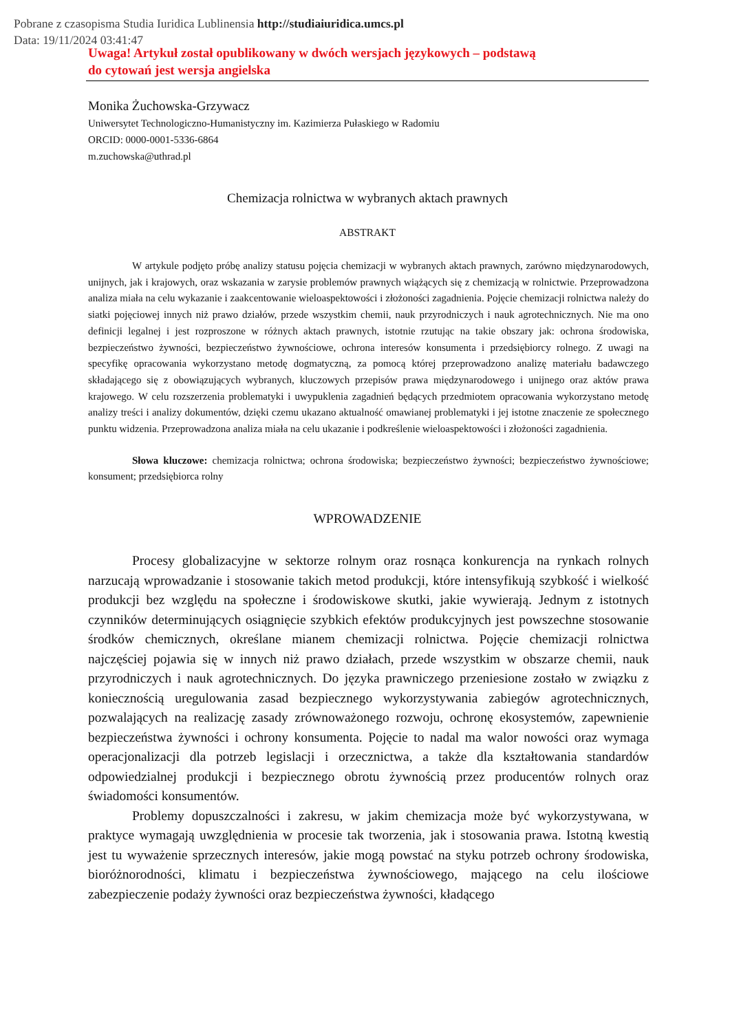Pobrane z czasopisma Studia Iuridica Lublinensia http://studiaiuridica.umcs.pl
Data: 19/11/2024 03:41:47
Uwaga! Artykuł został opublikowany w dwóch wersjach językowych – podstawą
do cytowań jest wersja angielska
Monika Żuchowska-Grzywacz
Uniwersytet Technologiczno-Humanistyczny im. Kazimierza Pułaskiego w Radomiu
ORCID: 0000-0001-5336-6864
m.zuchowska@uthrad.pl
Chemizacja rolnictwa w wybranych aktach prawnych
ABSTRAKT
W artykule podjęto próbę analizy statusu pojęcia chemizacji w wybranych aktach prawnych, zarówno międzynarodowych, unijnych, jak i krajowych, oraz wskazania w zarysie problemów prawnych wiążących się z chemizacją w rolnictwie. Przeprowadzona analiza miała na celu wykazanie i zaakcentowanie wieloaspektowości i złożoności zagadnienia. Pojęcie chemizacji rolnictwa należy do siatki pojęciowej innych niż prawo działów, przede wszystkim chemii, nauk przyrodniczych i nauk agrotechnicznych. Nie ma ono definicji legalnej i jest rozproszone w różnych aktach prawnych, istotnie rzutując na takie obszary jak: ochrona środowiska, bezpieczeństwo żywności, bezpieczeństwo żywnościowe, ochrona interesów konsumenta i przedsiębiorcy rolnego. Z uwagi na specyfikę opracowania wykorzystano metodę dogmatyczną, za pomocą której przeprowadzono analizę materiału badawczego składającego się z obowiązujących wybranych, kluczowych przepisów prawa międzynarodowego i unijnego oraz aktów prawa krajowego. W celu rozszerzenia problematyki i uwypuklenia zagadnień będących przedmiotem opracowania wykorzystano metodę analizy treści i analizy dokumentów, dzięki czemu ukazano aktualność omawianej problematyki i jej istotne znaczenie ze społecznego punktu widzenia. Przeprowadzona analiza miała na celu ukazanie i podkreślenie wieloaspektowości i złożoności zagadnienia.
Słowa kluczowe: chemizacja rolnictwa; ochrona środowiska; bezpieczeństwo żywności; bezpieczeństwo żywnościowe; konsument; przedsiębiorca rolny
WPROWADZENIE
Procesy globalizacyjne w sektorze rolnym oraz rosnąca konkurencja na rynkach rolnych narzucają wprowadzanie i stosowanie takich metod produkcji, które intensyfikują szybkość i wielkość produkcji bez względu na społeczne i środowiskowe skutki, jakie wywierają. Jednym z istotnych czynników determinujących osiągnięcie szybkich efektów produkcyjnych jest powszechne stosowanie środków chemicznych, określane mianem chemizacji rolnictwa. Pojęcie chemizacji rolnictwa najczęściej pojawia się w innych niż prawo działach, przede wszystkim w obszarze chemii, nauk przyrodniczych i nauk agrotechnicznych. Do języka prawniczego przeniesione zostało w związku z koniecznością uregulowania zasad bezpiecznego wykorzystywania zabiegów agrotechnicznych, pozwalających na realizację zasady zrównoważonego rozwoju, ochronę ekosystemów, zapewnienie bezpieczeństwa żywności i ochrony konsumenta. Pojęcie to nadal ma walor nowości oraz wymaga operacjonalizacji dla potrzeb legislacji i orzecznictwa, a także dla kształtowania standardów odpowiedzialnej produkcji i bezpiecznego obrotu żywnością przez producentów rolnych oraz świadomości konsumentów.
Problemy dopuszczalności i zakresu, w jakim chemizacja może być wykorzystywana, w praktyce wymagają uwzględnienia w procesie tak tworzenia, jak i stosowania prawa. Istotną kwestią jest tu wyważenie sprzecznych interesów, jakie mogą powstać na styku potrzeb ochrony środowiska, bioróżnorodności, klimatu i bezpieczeństwa żywnościowego, mającego na celu ilościowe zabezpieczenie podaży żywności oraz bezpieczeństwa żywności, kładącego